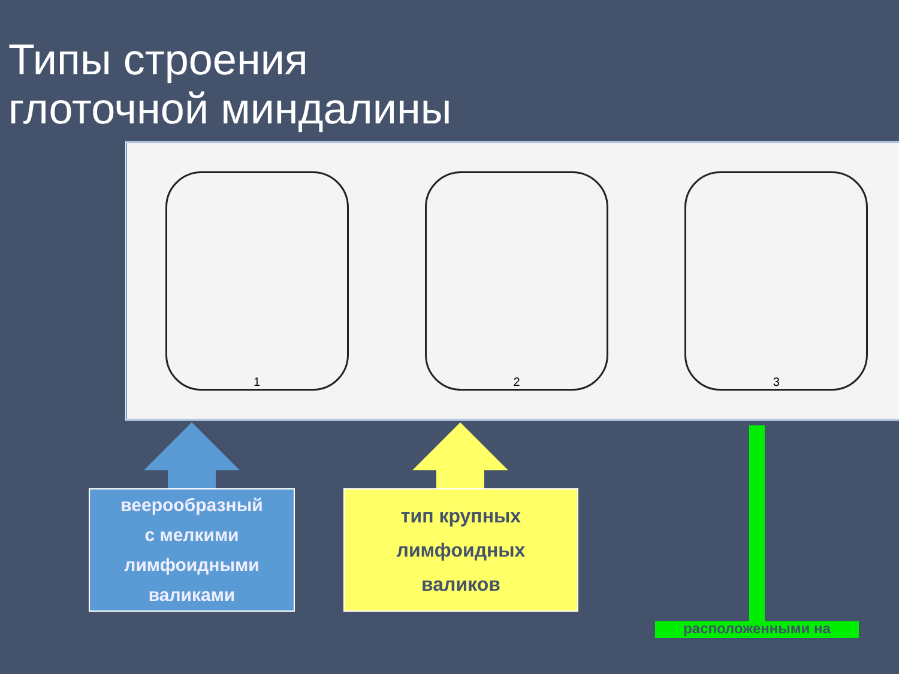Типы строения
глоточной миндалины
1 2 3
веерообразный
с мелкими
лимфоидными
валиками
тип крупных
лимфоидных
валиков
расположенными на